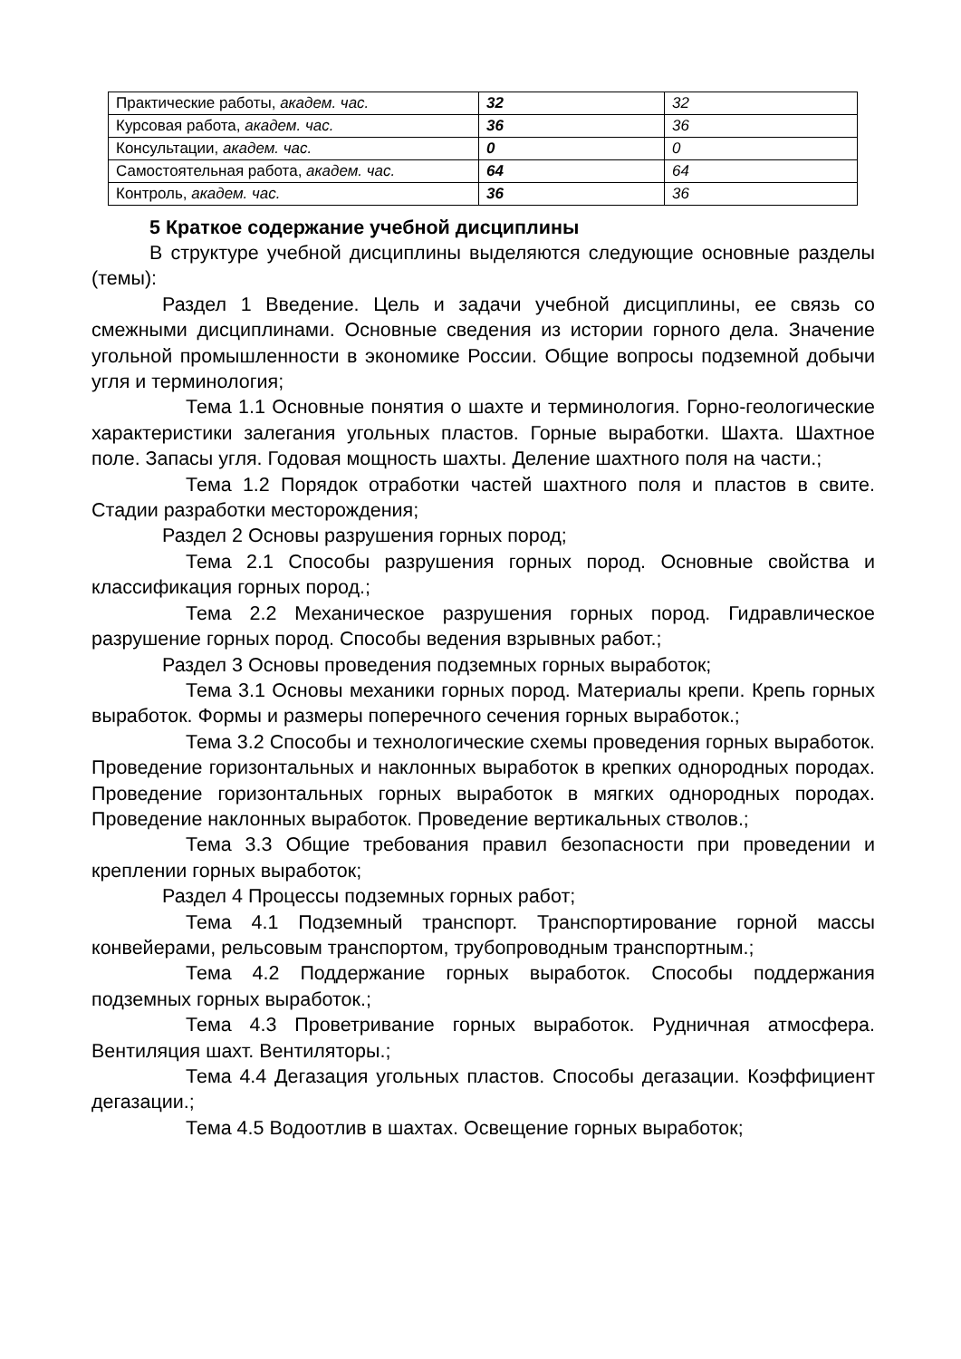| Практические работы, академ. час. | 32 | 32 |
| Курсовая работа, академ. час. | 36 | 36 |
| Консультации, академ. час. | 0 | 0 |
| Самостоятельная работа, академ. час. | 64 | 64 |
| Контроль, академ. час. | 36 | 36 |
5 Краткое содержание учебной дисциплины
В структуре учебной дисциплины выделяются следующие основные разделы (темы):
Раздел 1 Введение. Цель и задачи учебной дисциплины, ее связь со смежными дисциплинами. Основные сведения из истории горного дела. Значение угольной промышленности в экономике России. Общие вопросы подземной добычи угля и терминология;
Тема 1.1 Основные понятия о шахте и терминология. Горно-геологические характеристики залегания угольных пластов. Горные выработки. Шахта. Шахтное поле. Запасы угля. Годовая мощность шахты. Деление шахтного поля на части.;
Тема 1.2 Порядок отработки частей шахтного поля и пластов в свите. Стадии разработки месторождения;
Раздел 2 Основы разрушения горных пород;
Тема 2.1 Способы разрушения горных пород. Основные свойства и классификация горных пород.;
Тема 2.2 Механическое разрушения горных пород. Гидравлическое разрушение горных пород. Способы ведения взрывных работ.;
Раздел 3 Основы проведения подземных горных выработок;
Тема 3.1 Основы механики горных пород. Материалы крепи. Крепь горных выработок. Формы и размеры поперечного сечения горных выработок.;
Тема 3.2 Способы и технологические схемы проведения горных выработок. Проведение горизонтальных и наклонных выработок в крепких однородных породах. Проведение горизонтальных горных выработок в мягких однородных породах. Проведение наклонных выработок. Проведение вертикальных стволов.;
Тема 3.3 Общие требования правил безопасности при проведении и креплении горных выработок;
Раздел 4 Процессы подземных горных работ;
Тема 4.1 Подземный транспорт. Транспортирование горной массы конвейерами, рельсовым транспортом, трубопроводным транспортным.;
Тема 4.2 Поддержание горных выработок. Способы поддержания подземных горных выработок.;
Тема 4.3 Проветривание горных выработок. Рудничная атмосфера. Вентиляция шахт. Вентиляторы.;
Тема 4.4 Дегазация угольных пластов. Способы дегазации. Коэффициент дегазации.;
Тема 4.5 Водоотлив в шахтах. Освещение горных выработок;